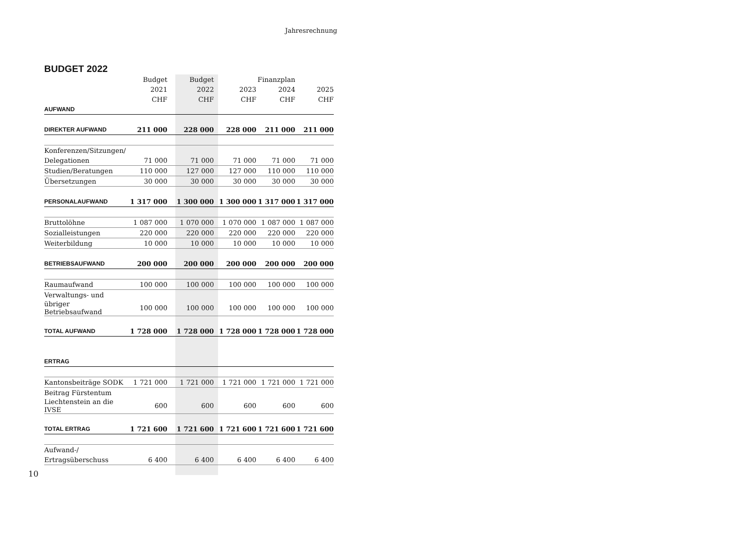Jahresrechnung
BUDGET 2022
| | Budget | Budget | | Finanzplan | |
| --- | --- | --- | --- | --- | --- |
| | 2021 | 2022 | 2023 | 2024 | 2025 |
| | CHF | CHF | CHF | CHF | CHF |
| AUFWAND | | | | | |
| DIREKTER AUFWAND | 211 000 | 228 000 | 228 000 | 211 000 | 211 000 |
| Konferenzen/Sitzungen/ | | | | | |
| Delegationen | 71 000 | 71 000 | 71 000 | 71 000 | 71 000 |
| Studien/Beratungen | 110 000 | 127 000 | 127 000 | 110 000 | 110 000 |
| Übersetzungen | 30 000 | 30 000 | 30 000 | 30 000 | 30 000 |
| PERSONALAUFWAND | 1 317 000 | 1 300 000 | 1 300 000 | 1 317 000 | 1 317 000 |
| Bruttolöhne | 1 087 000 | 1 070 000 | 1 070 000 | 1 087 000 | 1 087 000 |
| Sozialleistungen | 220 000 | 220 000 | 220 000 | 220 000 | 220 000 |
| Weiterbildung | 10 000 | 10 000 | 10 000 | 10 000 | 10 000 |
| BETRIEBSAUFWAND | 200 000 | 200 000 | 200 000 | 200 000 | 200 000 |
| Raumaufwand | 100 000 | 100 000 | 100 000 | 100 000 | 100 000 |
| Verwaltungs- und | | | | | |
| übriger Betriebsaufwand | 100 000 | 100 000 | 100 000 | 100 000 | 100 000 |
| TOTAL AUFWAND | 1 728 000 | 1 728 000 | 1 728 000 | 1 728 000 | 1 728 000 |
| ERTRAG | | | | | |
| Kantonsbeiträge SODK | 1 721 000 | 1 721 000 | 1 721 000 | 1 721 000 | 1 721 000 |
| Beitrag Fürstentum | | | | | |
| Liechtenstein an die IVSE | 600 | 600 | 600 | 600 | 600 |
| TOTAL ERTRAG | 1 721 600 | 1 721 600 | 1 721 600 | 1 721 600 | 1 721 600 |
| Aufwand-/ | | | | | |
| Ertragsüberschuss | 6 400 | 6 400 | 6 400 | 6 400 | 6 400 |
10